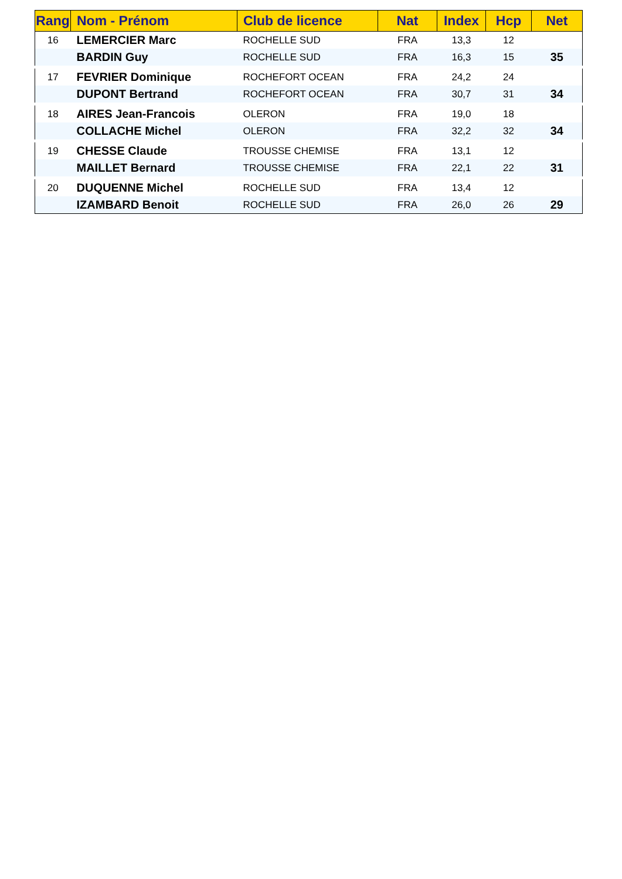| Rang | Nom - Prénom | Club de licence | Nat | Index | Hcp | Net |
| --- | --- | --- | --- | --- | --- | --- |
| 16 | LEMERCIER Marc | ROCHELLE SUD | FRA | 13,3 | 12 | |
| | BARDIN Guy | ROCHELLE SUD | FRA | 16,3 | 15 | 35 |
| 17 | FEVRIER Dominique | ROCHEFORT OCEAN | FRA | 24,2 | 24 | |
| | DUPONT Bertrand | ROCHEFORT OCEAN | FRA | 30,7 | 31 | 34 |
| 18 | AIRES Jean-Francois | OLERON | FRA | 19,0 | 18 | |
| | COLLACHE Michel | OLERON | FRA | 32,2 | 32 | 34 |
| 19 | CHESSE Claude | TROUSSE CHEMISE | FRA | 13,1 | 12 | |
| | MAILLET Bernard | TROUSSE CHEMISE | FRA | 22,1 | 22 | 31 |
| 20 | DUQUENNE Michel | ROCHELLE SUD | FRA | 13,4 | 12 | |
| | IZAMBARD Benoit | ROCHELLE SUD | FRA | 26,0 | 26 | 29 |